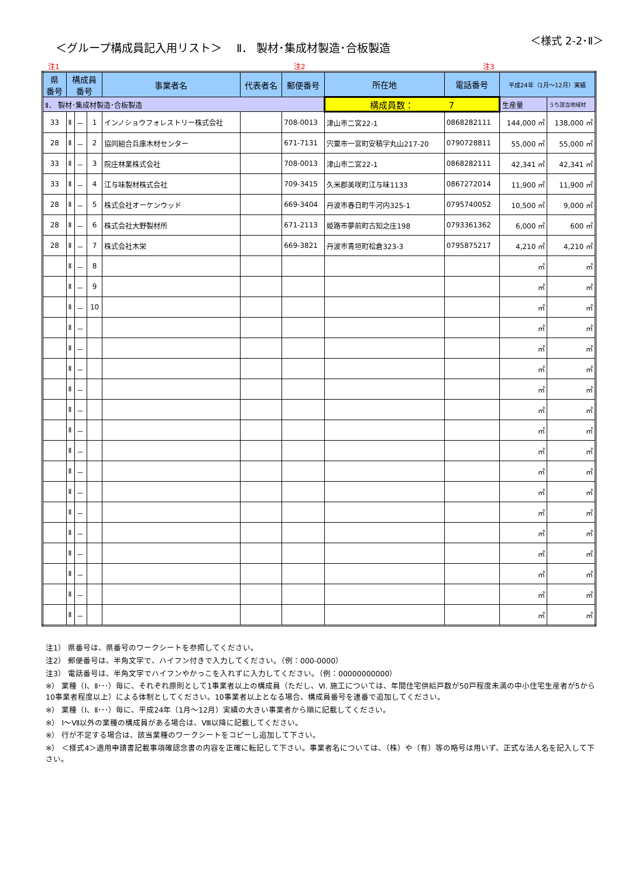＜グループ構成員記入用リスト＞　 Ⅱ． 製材･集成材製造･合板製造
＜様式 2-2･Ⅱ＞
注1 注2 注3
| 県 番号 | 構成員 番号 | | | 事業者名 | 代表者名 | 郵便番号 | 所在地 | 電話番号 | 平成24年（1月～12月）実績 | |
| --- | --- | --- | --- | --- | --- | --- | --- | --- | --- | --- |
| Ⅱ． 製材･集成材製造･合板製造 | | | | | | | 構成員数： 7 | | 生産量 | うち該当地域材 |
| 33 | Ⅱ | － | 1 | インノショウフォレストリー株式会社 | | 708-0013 | 津山市二宮22-1 | 0868282111 | 144,000 ㎥ | 138,000 ㎥ |
| 28 | Ⅱ | － | 2 | 協同組合兵庫木材センター | | 671-7131 | 宍粟市一宮町安積字丸山217-20 | 0790728811 | 55,000 ㎥ | 55,000 ㎥ |
| 33 | Ⅱ | － | 3 | 院庄林業株式会社 | | 708-0013 | 津山市二宮22-1 | 0868282111 | 42,341 ㎥ | 42,341 ㎥ |
| 33 | Ⅱ | － | 4 | 江与味製材株式会社 | | 709-3415 | 久米郡美咲町江与味1133 | 0867272014 | 11,900 ㎥ | 11,900 ㎥ |
| 28 | Ⅱ | － | 5 | 株式会社オーケンウッド | | 669-3404 | 丹波市春日町牛河内325-1 | 0795740052 | 10,500 ㎥ | 9,000 ㎥ |
| 28 | Ⅱ | － | 6 | 株式会社大野製材所 | | 671-2113 | 姫路市夢前町古知之庄198 | 0793361362 | 6,000 ㎥ | 600 ㎥ |
| 28 | Ⅱ | － | 7 | 株式会社木栄 | | 669-3821 | 丹波市青垣町桧倉323-3 | 0795875217 | 4,210 ㎥ | 4,210 ㎥ |
| | Ⅱ | － | 8 | | | | | | ㎥ | ㎥ |
| | Ⅱ | － | 9 | | | | | | ㎥ | ㎥ |
| | Ⅱ | － | 10 | | | | | | ㎥ | ㎥ |
| | Ⅱ | － | | | | | | | ㎥ | ㎥ |
| | Ⅱ | － | | | | | | | ㎥ | ㎥ |
| | Ⅱ | － | | | | | | | ㎥ | ㎥ |
| | Ⅱ | － | | | | | | | ㎥ | ㎥ |
| | Ⅱ | － | | | | | | | ㎥ | ㎥ |
| | Ⅱ | － | | | | | | | ㎥ | ㎥ |
| | Ⅱ | － | | | | | | | ㎥ | ㎥ |
| | Ⅱ | － | | | | | | | ㎥ | ㎥ |
| | Ⅱ | － | | | | | | | ㎥ | ㎥ |
| | Ⅱ | － | | | | | | | ㎥ | ㎥ |
| | Ⅱ | － | | | | | | | ㎥ | ㎥ |
| | Ⅱ | － | | | | | | | ㎥ | ㎥ |
| | Ⅱ | － | | | | | | | ㎥ | ㎥ |
| | Ⅱ | － | | | | | | | ㎥ | ㎥ |
| | Ⅱ | － | | | | | | | ㎥ | ㎥ |
注1） 県番号は、県番号のワークシートを参照してください。
注2） 郵便番号は、半角文字で、ハイフン付きで入力してください。（例：000-0000）
注3） 電話番号は、半角文字でハイフンやかっこを入れずに入力してください。（例：00000000000）
※） 業種（Ⅰ、Ⅱ･･･）毎に、それぞれ原則として1事業者以上の構成員（ただし、Ⅵ. 施工については、年間住宅供給戸数が50戸程度未満の中小住宅生産者が5から10事業者程度以上）による体制としてください。10事業者以上となる場合、構成員番号を連番で追加してください。
※） 業種（Ⅰ、Ⅱ･･･）毎に、平成24年（1月～12月）実績の大きい事業者から順に記載してください。
※） Ⅰ～Ⅶ以外の業種の構成員がある場合は、Ⅷ以降に記載してください。
※） 行が不足する場合は、該当業種のワークシートをコピーし追加して下さい。
※） ＜様式4＞適用申請書記載事項確認念書の内容を正確に転記して下さい。事業者名については、（株）や（有）等の略号は用いず、正式な法人名を記入して下さい。